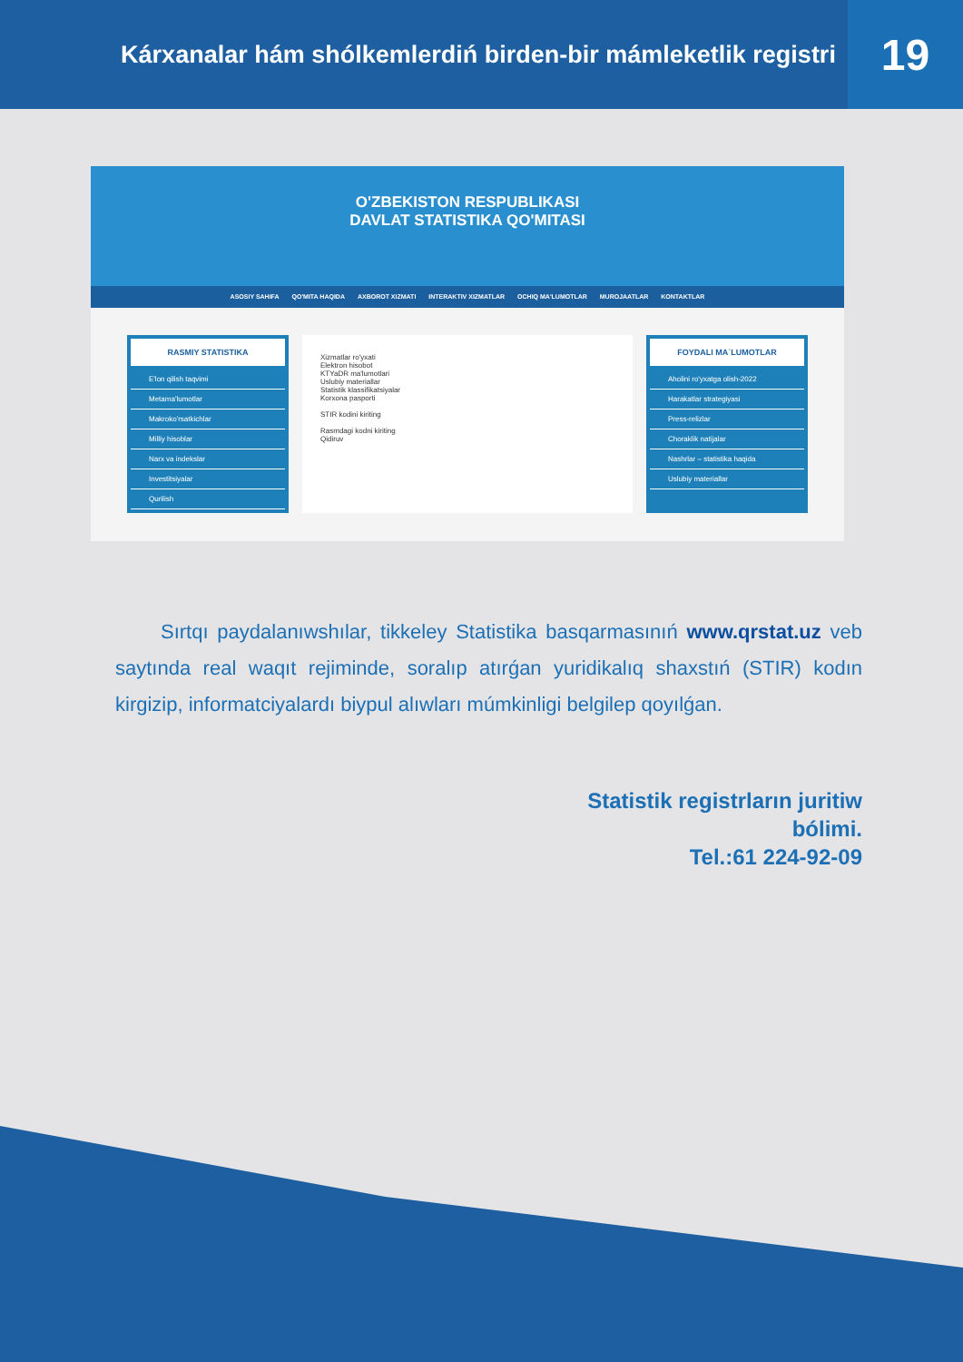Kárxanalar hám shólkemlerdiń birden-bir mámleketlik registri
19
O'ZBEKISTON RESPUBLIKASI
DAVLAT STATISTIKA QO'MITASI
ASOSIY SAHIFA QO'MITA HAQIDA AXBOROT XIZMATI INTERAKTIV XIZMATLAR OCHIQ MA'LUMOTLAR MUROJAATLAR KONTAKTLAR
RASMIY STATISTIKA
E'lon qilish taqvimi
Metama'lumotlar
Makroko'rsatkichlar
Milliy hisoblar
Narx va indekslar
Investitsiyalar
Qurilish
Xizmatlar ro'yxati
Elektron hisobot
KTYaDR ma'lumotlari
Uslubiy materiallar
Statistik klassifikatsiyalar
Korxona pasporti
STIR kodini kiriting
Rasmdagi kodni kiriting
Qidiruv
FOYDALI MA`LUMOTLAR
Aholini ro'yxatga olish-2022
Harakatlar strategiyasi
Press-relizlar
Choraklik natijalar
Nashrlar – statistika haqida
Uslubiy materiallar
Sırtqı paydalanıwshılar, tikkeley Statistika basqarmasınıń www.qrstat.uz veb saytında real waqıt rejiminde, soralıp atırǵan yuridikalıq shaxstıń (STIR) kodın kirgizip, informatciyalardı biypul alıwları múmkinligi belgilep qoyılǵan.
Statistik registrların juritiw
bólimi.
Tel.:61 224-92-09